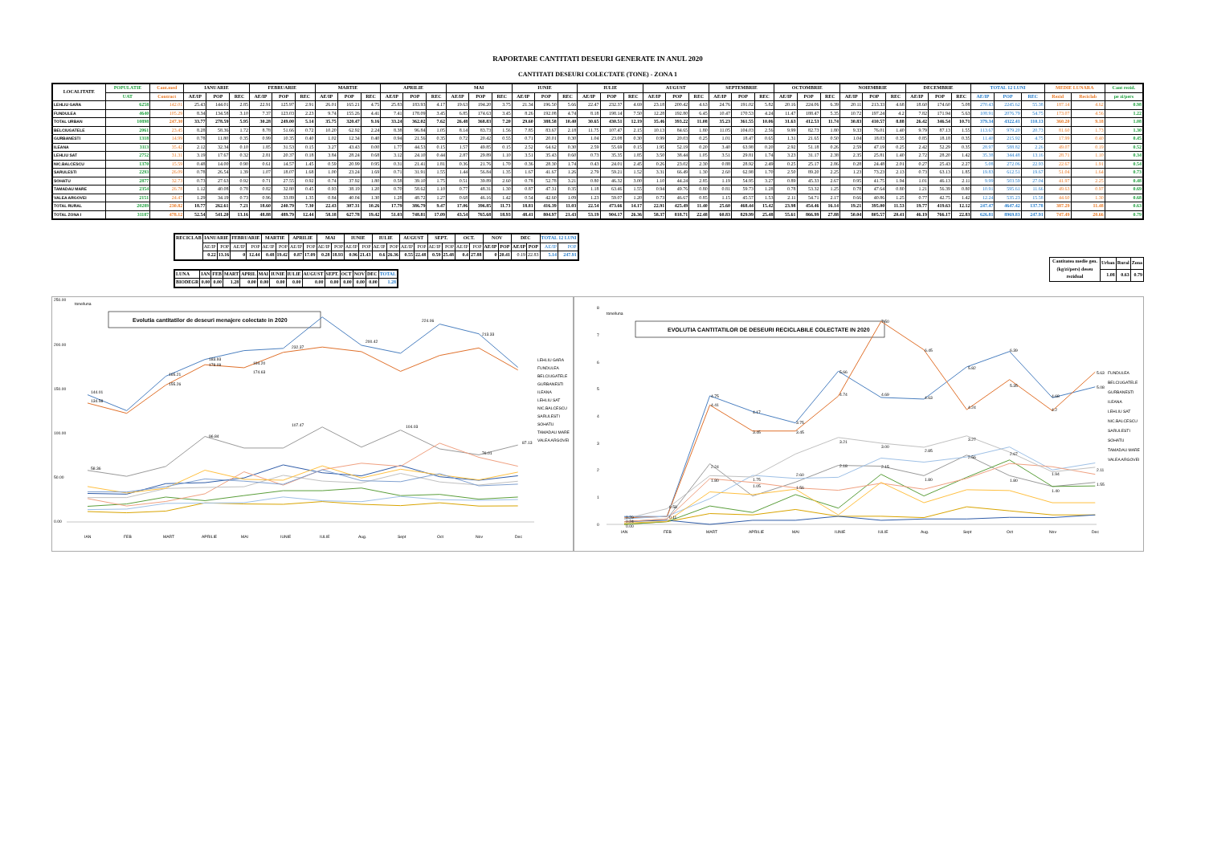RAPORTARE CANTITATI DESEURI GENERATE IN ANUL 2020
CANTITATI DESEURI COLECTATE (TONE) - ZONA 1
| LOCALITATE | POPULATIE | Cant.med | IANUARIE | | | FEBRUARIE | | | MARTIE | | | APRILIE | | | MAI | | | IUNIE | | | IULIE | | | AUGUST | | | SEPTEMBRIE | | | OCTOMBRIE | | | NOIEMBRIE | | | DECEMBRIE | | | TOTAL 12 LUNI | | | MEDIE LUNARA | | Cant rezid. |
| --- | --- | --- | --- | --- | --- | --- | --- | --- | --- | --- | --- | --- | --- | --- | --- | --- | --- | --- | --- | --- | --- | --- | --- | --- | --- | --- | --- | --- | --- | --- | --- | --- | --- | --- | --- | --- | --- | --- | --- | --- | --- | --- | --- | --- |
| | UAT | Contract | AE/IP | POP | REC | AE/IP | POP | REC | AE/IP | POP | REC | AE/IP | POP | REC | AE/IP | POP | REC | AE/IP | POP | REC | AE/IP | POP | REC | AE/IP | POP | REC | AE/IP | POP | REC | AE/IP | POP | REC | AE/IP | POP | REC | AE/IP | POP | REC | AE/IP | POP | REC | Rezid | Reciclab | pe zi/pers |
| LEHLIU GARA | 6258 | 142.01 | 25.43 | 144.01 | 2.85 | 22.91 | 125.97 | 2.91 | 26.01 | 165.21 | 4.75 | 25.83 | 183.93 | 4.17 | 19.63 | 194.20 | 3.75 | 21.34 | 196.50 | 5.66 | 22.47 | 232.37 | 4.69 | 23.18 | 200.42 | 4.63 | 24.76 | 191.02 | 5.82 | 20.16 | 224.06 | 6.39 | 20.11 | 213.33 | 4.68 | 18.60 | 174.60 | 5.08 | 270.43 | 2245.62 | 55.38 | 187.14 | 4.62 | 0.98 |
| FUNDULEA | 4640 | 105.29 | 8.34 | 134.58 | 3.10 | 7.37 | 123.03 | 2.23 | 9.74 | 155.26 | 4.41 | 7.41 | 178.09 | 3.45 | 6.85 | 174.63 | 3.45 | 8.26 | 192.08 | 4.74 | 8.18 | 198.14 | 7.50 | 12.28 | 192.80 | 6.45 | 10.47 | 170.53 | 4.24 | 11.47 | 188.47 | 5.35 | 10.72 | 197.24 | 4.2 | 7.82 | 171.94 | 5.63 | 108.91 | 2076.79 | 54.75 | 173.07 | 4.56 | 1.22 |
| TOTAL URBAN | 10898 | 247.30 | 33.77 | 278.59 | 5.95 | 30.28 | 249.00 | 5.14 | 35.75 | 320.47 | 9.16 | 33.24 | 362.02 | 7.62 | 26.48 | 368.83 | 7.20 | 29.60 | 388.58 | 10.40 | 30.65 | 430.51 | 12.19 | 35.46 | 393.22 | 11.08 | 35.23 | 361.55 | 10.06 | 31.63 | 412.53 | 11.74 | 30.83 | 410.57 | 8.88 | 26.42 | 346.54 | 10.71 | 379.34 | 4322.41 | 110.13 | 360.20 | 9.18 | 1.08 |
| BELCIUGATELE | 2061 | 23.45 | 8.28 | 58.36 | 1.72 | 8.78 | 51.66 | 0.72 | 10.20 | 62.92 | 2.24 | 8.38 | 96.84 | 1.05 | 8.14 | 83.73 | 1.56 | 7.85 | 83.67 | 2.18 | 11.75 | 107.47 | 2.15 | 10.13 | 84.65 | 1.80 | 11.05 | 104.03 | 2.56 | 9.99 | 82.73 | 1.80 | 9.33 | 76.01 | 1.40 | 9.79 | 87.13 | 1.55 | 113.67 | 979.20 | 20.73 | 81.60 | 1.73 | 1.30 |
| GURBANESTI | 1318 | 14.99 | 0.78 | 11.80 | 0.35 | 0.99 | 10.35 | 0.40 | 1.02 | 12.34 | 0.40 | 0.94 | 21.56 | 0.35 | 0.72 | 20.42 | 0.55 | 0.71 | 20.01 | 0.30 | 1.04 | 23.08 | 0.30 | 0.99 | 20.03 | 0.25 | 1.01 | 18.47 | 0.65 | 1.31 | 21.65 | 0.50 | 1.04 | 18.03 | 0.35 | 0.85 | 18.18 | 0.35 | 11.40 | 215.92 | 4.75 | 17.99 | 0.40 | 0.45 |
| ILEANA | 3113 | 35.42 | 2.12 | 32.34 | 0.10 | 1.85 | 31.53 | 0.15 | 3.27 | 43.43 | 0.00 | 1.77 | 44.53 | 0.15 | 1.57 | 49.85 | 0.15 | 2.52 | 64.62 | 0.30 | 2.59 | 55.69 | 0.15 | 1.95 | 52.19 | 0.20 | 3.40 | 63.98 | 0.20 | 2.92 | 51.18 | 0.26 | 2.59 | 47.19 | 0.25 | 2.42 | 52.29 | 0.35 | 28.97 | 588.82 | 2.26 | 49.07 | 0.19 | 0.52 |
| LEHLIU SAT | 2752 | 31.31 | 3.19 | 17.67 | 0.32 | 2.81 | 20.37 | 0.18 | 3.84 | 28.24 | 0.68 | 3.12 | 24.10 | 0.44 | 2.87 | 29.89 | 1.10 | 3.51 | 35.43 | 0.60 | 0.73 | 35.35 | 1.85 | 3.50 | 38.44 | 1.05 | 3.51 | 29.81 | 1.74 | 3.23 | 31.17 | 2.38 | 2.35 | 25.81 | 1.40 | 2.72 | 28.20 | 1.42 | 35.38 | 344.48 | 13.16 | 28.71 | 1.10 | 0.34 |
| NIC.BALCESCU | 1370 | 15.59 | 0.48 | 14.00 | 0.90 | 0.61 | 14.57 | 1.45 | 0.59 | 20.99 | 0.95 | 0.31 | 21.41 | 1.81 | 0.36 | 21.76 | 1.70 | 0.36 | 28.30 | 1.74 | 0.43 | 24.01 | 2.45 | 0.26 | 23.02 | 2.30 | 0.88 | 28.92 | 2.49 | 0.25 | 25.17 | 2.86 | 0.28 | 24.48 | 2.01 | 0.27 | 25.43 | 2.27 | 5.08 | 272.06 | 22.93 | 22.67 | 1.91 | 0.54 |
| SARULESTI | 2293 | 26.09 | 0.78 | 26.54 | 1.39 | 1.07 | 18.07 | 1.68 | 1.00 | 23.24 | 1.69 | 0.71 | 31.91 | 1.55 | 1.44 | 56.84 | 1.35 | 1.67 | 41.67 | 1.26 | 2.79 | 59.21 | 1.52 | 3.31 | 66.49 | 1.30 | 2.60 | 62.98 | 1.70 | 2.50 | 89.20 | 2.25 | 1.23 | 73.23 | 2.13 | 0.73 | 63.13 | 1.85 | 19.83 | 612.51 | 19.67 | 51.04 | 1.64 | 0.73 |
| SOHATU | 2877 | 32.73 | 0.73 | 27.63 | 0.92 | 0.71 | 27.55 | 0.92 | 0.74 | 37.92 | 1.80 | 0.58 | 39.10 | 1.75 | 0.51 | 39.89 | 2.60 | 0.78 | 52.78 | 3.21 | 0.80 | 46.32 | 3.00 | 1.10 | 44.24 | 2.85 | 1.19 | 54.95 | 3.27 | 0.89 | 45.33 | 2.67 | 0.95 | 41.75 | 1.94 | 1.01 | 46.13 | 2.11 | 9.99 | 503.59 | 27.04 | 41.97 | 2.25 | 0.48 |
| TAMADAU MARE | 2354 | 26.78 | 1.12 | 40.08 | 0.78 | 0.82 | 32.80 | 0.45 | 0.93 | 38.19 | 1.20 | 0.70 | 58.62 | 1.10 | 0.77 | 48.31 | 1.30 | 0.87 | 47.31 | 0.35 | 1.18 | 63.46 | 1.55 | 0.94 | 49.76 | 0.80 | 0.81 | 59.73 | 1.28 | 0.78 | 53.32 | 1.25 | 0.78 | 47.64 | 0.80 | 1.21 | 56.39 | 0.80 | 10.91 | 595.61 | 11.66 | 49.63 | 0.97 | 0.69 |
| VALEA ARGOVEI | 2151 | 24.47 | 1.29 | 34.19 | 0.73 | 0.96 | 33.89 | 1.35 | 0.84 | 40.04 | 1.30 | 1.28 | 48.72 | 1.27 | 0.68 | 46.16 | 1.42 | 0.54 | 42.60 | 1.09 | 1.23 | 59.07 | 1.20 | 0.73 | 46.67 | 0.85 | 1.15 | 45.57 | 1.53 | 2.11 | 54.71 | 2.17 | 0.66 | 40.86 | 1.25 | 0.77 | 42.75 | 1.42 | 12.24 | 535.23 | 15.58 | 44.60 | 1.30 | 0.68 |
| TOTAL RURAL | 20289 | 230.82 | 18.77 | 262.61 | 7.21 | 18.60 | 240.79 | 7.30 | 22.43 | 307.31 | 10.26 | 17.79 | 386.79 | 9.47 | 17.06 | 396.85 | 11.73 | 18.81 | 416.39 | 11.03 | 22.54 | 473.66 | 14.17 | 22.91 | 425.49 | 11.40 | 25.60 | 468.44 | 15.42 | 23.98 | 454.46 | 16.14 | 19.21 | 395.00 | 11.53 | 19.77 | 419.63 | 12.12 | 247.47 | 4647.42 | 137.78 | 387.29 | 11.48 | 0.63 |
| TOTAL ZONA I | 31187 | 478.12 | 52.54 | 541.20 | 13.16 | 48.88 | 489.79 | 12.44 | 58.18 | 627.78 | 19.42 | 51.03 | 748.81 | 17.09 | 43.54 | 765.68 | 18.93 | 48.41 | 804.97 | 21.43 | 53.19 | 904.17 | 26.36 | 58.37 | 818.71 | 22.48 | 60.83 | 829.99 | 25.48 | 55.61 | 866.99 | 27.88 | 50.04 | 805.57 | 20.41 | 46.19 | 766.17 | 22.83 | 626.81 | 8969.83 | 247.91 | 747.49 | 20.66 | 0.79 |
| RECICLAB | IANUARIE | | FEBRUARIE | | MARTIE | | APRILIE | | MAI | | IUNIE | | IULIE | | AUGUST | | SEPT. | | OCT. | | NOV | | DEC | | TOTAL 12 LUNI | |
| --- | --- | --- | --- | --- | --- | --- | --- | --- | --- | --- | --- | --- | --- | --- | --- | --- | --- | --- | --- | --- | --- | --- | --- | --- | --- | --- |
| | AE/IP | POP | AE/IP | POP | AE/IP | POP | AE/IP | POP | AE/IP | POP | AE/IP | POP | AE/IP | POP | AE/IP | POP | AE/IP | POP | AE/IP | POP | AE/IP | POP | AE/IP | POP | AE/IP | POP |
| | 0.22 | 13.16 | 0 | 12.44 | 0.48 | 19.42 | 0.87 | 17.09 | 0.28 | 18.93 | 0.96 | 21.43 | 0.6 | 26.36 | 0.55 | 22.48 | 0.59 | 25.48 | 0.4 | 27.88 | 0 | 20.41 | 0.19 | 22.83 | 5.14 | 247.91 |
| LUNA | IAN | FEB | MART | APRIL | MAI | IUNIE | IULIE | AUGUST | SEPT. | OCT | NOV | DEC | TOTAL |
| --- | --- | --- | --- | --- | --- | --- | --- | --- | --- | --- | --- | --- | --- |
| BIODEGR | 0.00 | 0.00 | 1.28 | 0.00 | 0.00 | 0.00 | 0.00 | 0.00 | 0.00 | 0.00 | 0.00 | 0.00 | 1.28 |
| Cantitatea medie gen. (kg/zi/pers) deseu rezidual | Urban | Rural | Zona |
| --- | --- | --- | --- |
| | 1.08 | 0.63 | 0.79 |
250.00
200.00
150.00
100.00
50.00
0.00
tone/luna
Evolutia cantitatilor de deseuri menajere colectate in 2020
144.01
134.58
165.21
155.26
183.93
178.09
194.20
174.63
232.37
200.42
213.33
224.06
58.36
96.84
107.47
104.03
87.13
76.01
IAN
FEB
MART
APRILIE
MAI
IUNIE
IULIE
Aug.
Sept
Oct
Nov
Dec
LEHLIU GARA
FUNDULEA
BELCIUGATELE
GURBANESTI
ILEANA
LEHLIU SAT
NIC.BALCESCU
SARULESTI
SOHATU
TAMADAU MARE
VALEA ARGOVEI
8
7
6
5
4
3
2
1
0
tone/luna
EVOLUTIA CANTITATILOR DE DESEURI RECICLABILE COLECTATE IN 2020
0.29
0.24
0.00
0.58
0.11
4.75
4.41
4.17
3.45
3.75
3.45
5.66
4.74
7.50
4.69
6.45
4.63
5.82
4.24
6.39
5.35
4.68
4.2
2.24
1.80
1.05
1.75
2.60
1.56
3.21
2.18
3.00
2.15
2.85
1.80
3.27
2.56
2.67
1.80
1.94
1.40
5.63
5.08
2.11
1.55
IAN
FEB
MART
APRILIE
MAI
IUNIE
IULIE
Aug.
Sept
Oct
Nov
Dec
FUNDULEA
BELCIUGATELE
GURBANESTI
ILEANA
LEHLIU SAT
NIC.BALCESCU
SARULESTI
SOHATU
TAMADAU MARE
VALEA ARGOVEI